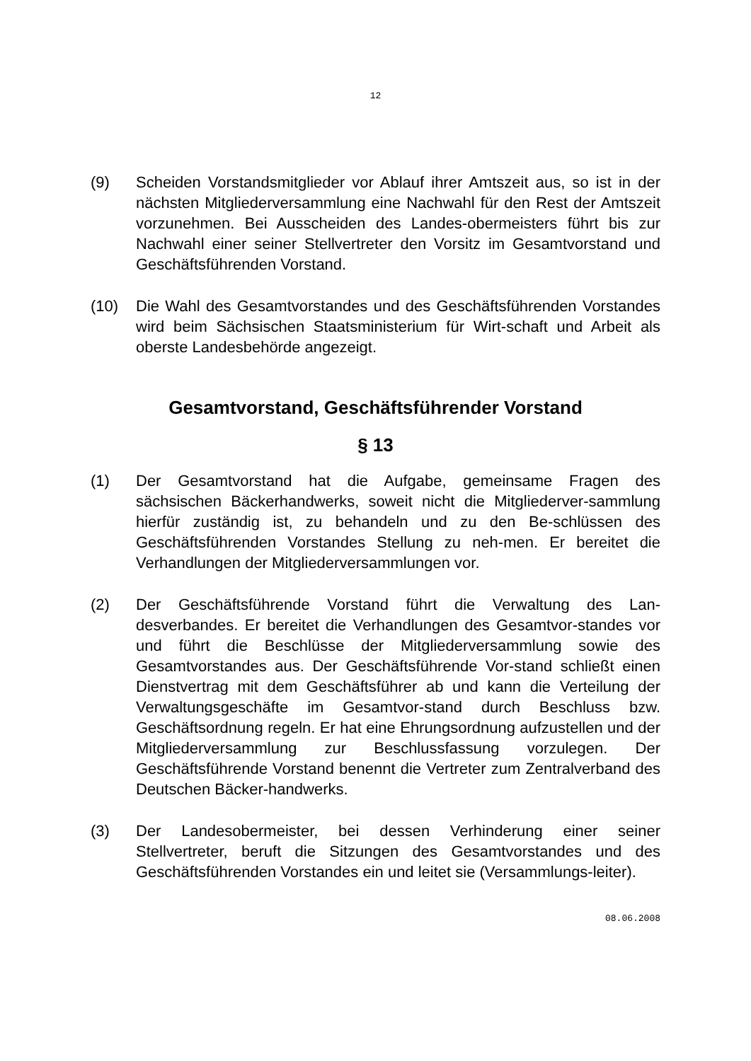12
(9) Scheiden Vorstandsmitglieder vor Ablauf ihrer Amtszeit aus, so ist in der nächsten Mitgliederversammlung eine Nachwahl für den Rest der Amtszeit vorzunehmen. Bei Ausscheiden des Landes-obermeisters führt bis zur Nachwahl einer seiner Stellvertreter den Vorsitz im Gesamtvorstand und Geschäftsführenden Vorstand.
(10) Die Wahl des Gesamtvorstandes und des Geschäftsführenden Vorstandes wird beim Sächsischen Staatsministerium für Wirt-schaft und Arbeit als oberste Landesbehörde angezeigt.
Gesamtvorstand, Geschäftsführender Vorstand
§ 13
(1) Der Gesamtvorstand hat die Aufgabe, gemeinsame Fragen des sächsischen Bäckerhandwerks, soweit nicht die Mitgliederver-sammlung hierfür zuständig ist, zu behandeln und zu den Be-schlüssen des Geschäftsführenden Vorstandes Stellung zu neh-men. Er bereitet die Verhandlungen der Mitgliederversammlungen vor.
(2) Der Geschäftsführende Vorstand führt die Verwaltung des Lan-desverbandes. Er bereitet die Verhandlungen des Gesamtvor-standes vor und führt die Beschlüsse der Mitgliederversammlung sowie des Gesamtvorstandes aus. Der Geschäftsführende Vor-stand schließt einen Dienstvertrag mit dem Geschäftsführer ab und kann die Verteilung der Verwaltungsgeschäfte im Gesamtvor-stand durch Beschluss bzw. Geschäftsordnung regeln. Er hat eine Ehrungsordnung aufzustellen und der Mitgliederversammlung zur Beschlussfassung vorzulegen. Der Geschäftsführende Vorstand benennt die Vertreter zum Zentralverband des Deutschen Bäcker-handwerks.
(3) Der Landesobermeister, bei dessen Verhinderung einer seiner Stellvertreter, beruft die Sitzungen des Gesamtvorstandes und des Geschäftsführenden Vorstandes ein und leitet sie (Versammlungs-leiter).
08.06.2008